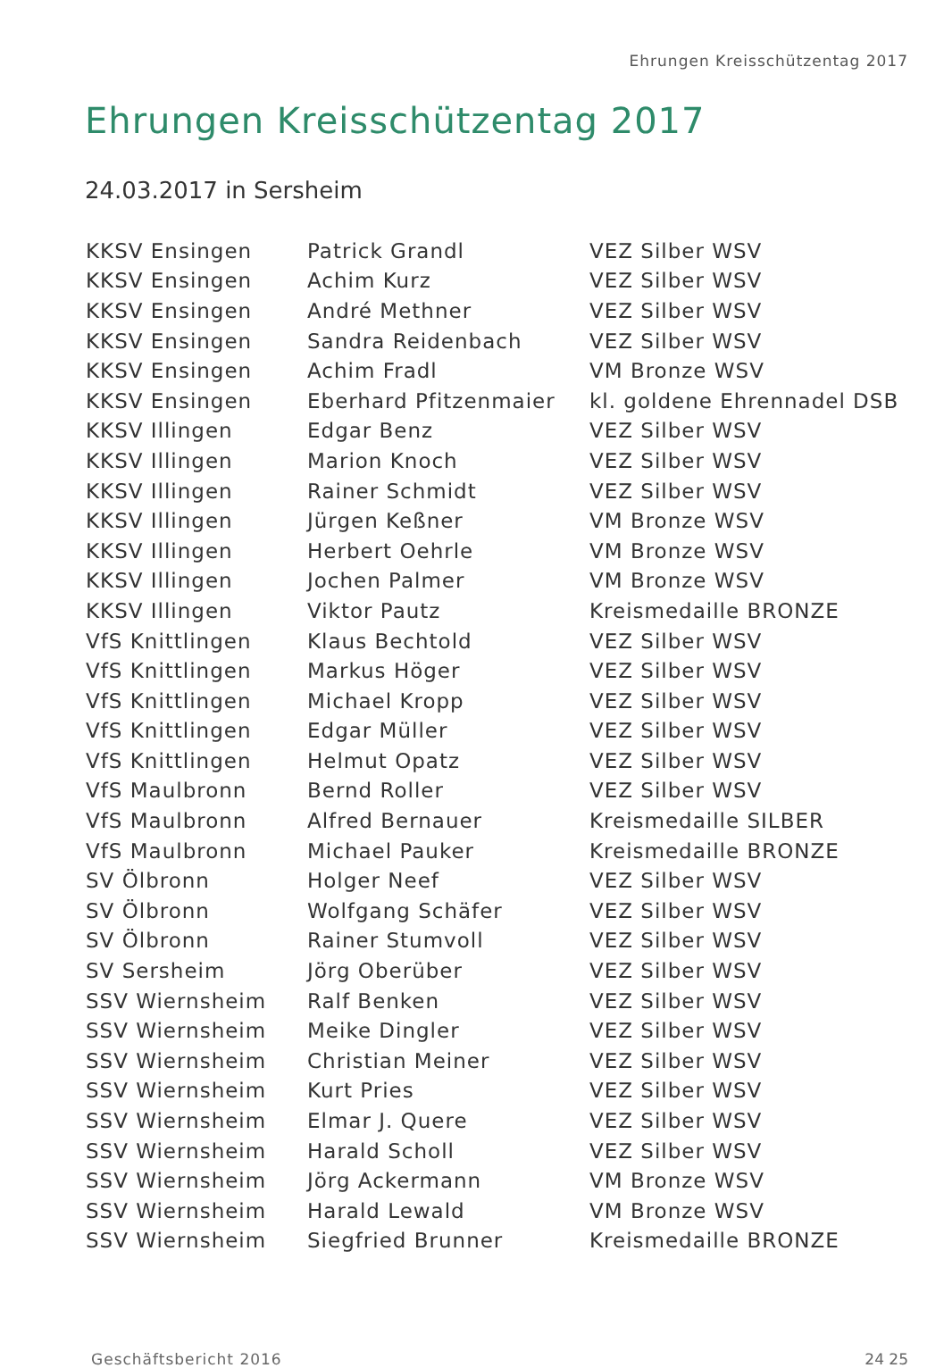Ehrungen Kreisschützentag 2017
Ehrungen Kreisschützentag 2017
24.03.2017 in Sersheim
| KKSV Ensingen | Patrick Grandl | VEZ Silber WSV |
| KKSV Ensingen | Achim Kurz | VEZ Silber WSV |
| KKSV Ensingen | André Methner | VEZ Silber WSV |
| KKSV Ensingen | Sandra Reidenbach | VEZ Silber WSV |
| KKSV Ensingen | Achim Fradl | VM Bronze WSV |
| KKSV Ensingen | Eberhard Pfitzenmaier | kl. goldene Ehrennadel DSB |
| KKSV Illingen | Edgar Benz | VEZ Silber WSV |
| KKSV Illingen | Marion Knoch | VEZ Silber WSV |
| KKSV Illingen | Rainer Schmidt | VEZ Silber WSV |
| KKSV Illingen | Jürgen Keßner | VM Bronze WSV |
| KKSV Illingen | Herbert Oehrle | VM Bronze WSV |
| KKSV Illingen | Jochen Palmer | VM Bronze WSV |
| KKSV Illingen | Viktor Pautz | Kreismedaille BRONZE |
| VfS Knittlingen | Klaus Bechtold | VEZ Silber WSV |
| VfS Knittlingen | Markus Höger | VEZ Silber WSV |
| VfS Knittlingen | Michael Kropp | VEZ Silber WSV |
| VfS Knittlingen | Edgar Müller | VEZ Silber WSV |
| VfS Knittlingen | Helmut Opatz | VEZ Silber WSV |
| VfS Maulbronn | Bernd Roller | VEZ Silber WSV |
| VfS Maulbronn | Alfred Bernauer | Kreismedaille SILBER |
| VfS Maulbronn | Michael Pauker | Kreismedaille BRONZE |
| SV Ölbronn | Holger Neef | VEZ Silber WSV |
| SV Ölbronn | Wolfgang Schäfer | VEZ Silber WSV |
| SV Ölbronn | Rainer Stumvoll | VEZ Silber WSV |
| SV Sersheim | Jörg Oberüber | VEZ Silber WSV |
| SSV Wiernsheim | Ralf Benken | VEZ Silber WSV |
| SSV Wiernsheim | Meike Dingler | VEZ Silber WSV |
| SSV Wiernsheim | Christian Meiner | VEZ Silber WSV |
| SSV Wiernsheim | Kurt Pries | VEZ Silber WSV |
| SSV Wiernsheim | Elmar J. Quere | VEZ Silber WSV |
| SSV Wiernsheim | Harald Scholl | VEZ Silber WSV |
| SSV Wiernsheim | Jörg Ackermann | VM Bronze WSV |
| SSV Wiernsheim | Harald Lewald | VM Bronze WSV |
| SSV Wiernsheim | Siegfried Brunner | Kreismedaille BRONZE |
Geschäftsbericht 2016 24 25